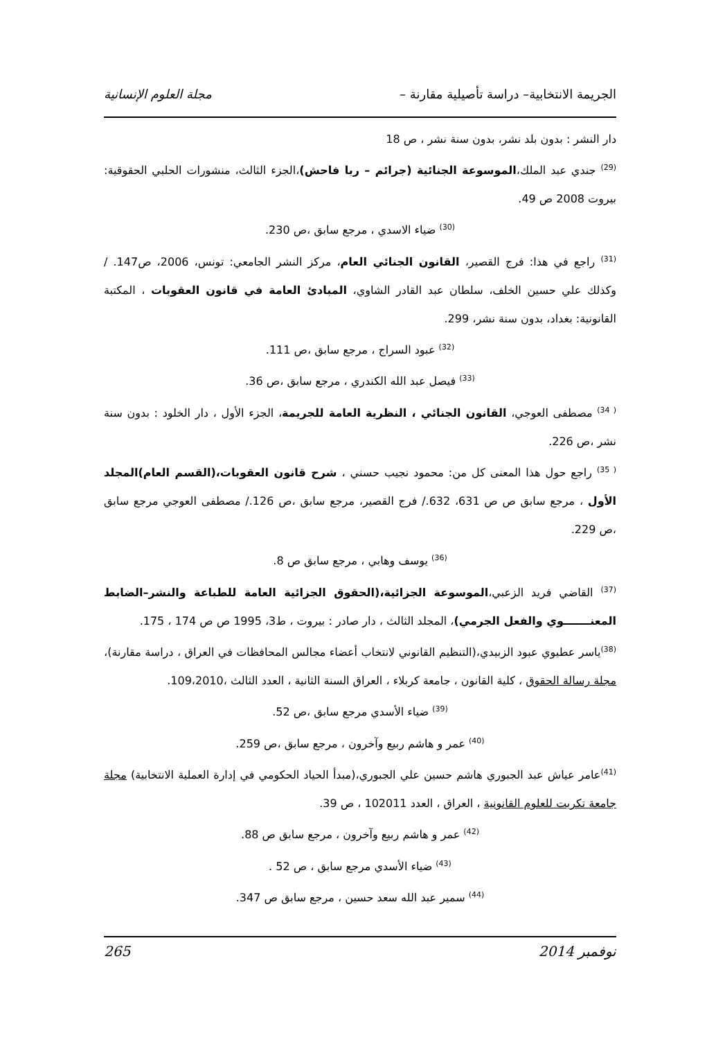الجريمة الانتخابية– دراسة تأصيلية مقارنة – مجلة العلوم الإنسانية
دار النشر : بدون بلد نشر، بدون سنة نشر ، ص 18
<sup>(29)</sup> جندي عبد الملك،الموسوعة الجنائية (جرائم – ربا فاحش)،الجزء الثالث، منشورات الحلبي الحقوقية: بيروت 2008 ص 49.
<sup>(30)</sup> ضياء الاسدي ، مرجع سابق ،ص 230.
<sup>(31)</sup> راجع في هذا: فرج القصير، القانون الجنائي العام، مركز النشر الجامعي: تونس، 2006، ص147. / وكذلك علي حسين الخلف، سلطان عبد القادر الشاوي، المبادئ العامة في قانون العقوبات ، المكتبة القانونية: بغداد، بدون سنة نشر، 299.
<sup>(32)</sup> عبود السراج ، مرجع سابق ،ص 111.
<sup>(33)</sup> فيصل عبد الله الكندري ، مرجع سابق ،ص 36.
<sup>( 34)</sup> مصطفى العوجي، القانون الجنائي ، النظرية العامة للجريمة، الجزء الأول ، دار الخلود : بدون سنة نشر ،ص 226.
<sup>( 35)</sup> راجع حول هذا المعنى كل من: محمود نجيب حسني ، شرح قانون العقوبات،(القسم العام)المجلد الأول ، مرجع سابق ص ص 631، 632./ فرج القصير، مرجع سابق ،ص 126./ مصطفى العوجي مرجع سابق ،ص 229.
<sup>(36)</sup> يوسف وهابي ، مرجع سابق ص 8.
<sup>(37)</sup> القاضي فريد الزعبي،الموسوعة الجزائية،(الحقوق الجزائية العامة للطباعة والنشر–الضابط المعنـــــــوي والفعل الجرمي)، المجلد الثالث ، دار صادر : بيروت ، ط3، 1995 ص ص 174 ، 175.
<sup>(38)</sup> ياسر عطيوي عبود الزبيدي،(التنظيم القانوني لانتخاب أعضاء مجالس المحافظات في العراق ، دراسة مقارنة)، مجلة رسالة الحقوق ، كلية القانون ، جامعة كربلاء ، العراق السنة الثانية ، العدد الثالث ،109،2010.
<sup>(39)</sup> ضياء الأسدي مرجع سابق ،ص 52.
<sup>(40)</sup> عمر و هاشم ربيع وآخرون ، مرجع سابق ،ص 259.
<sup>(41)</sup> عامر عياش عبد الجبوري هاشم حسين علي الجبوري،(مبدأ الحياد الحكومي في إدارة العملية الانتخابية) مجلة جامعة تكريت للعلوم القانونية ، العراق ، العدد 102011 ، ص 39.
<sup>(42)</sup> عمر و هاشم ربيع وآخرون ، مرجع سابق ص 88.
<sup>(43)</sup> ضياء الأسدي مرجع سابق ، ص 52 .
<sup>(44)</sup> سمير عبد الله سعد حسين ، مرجع سابق ص 347.
نوفمبر 2014 265